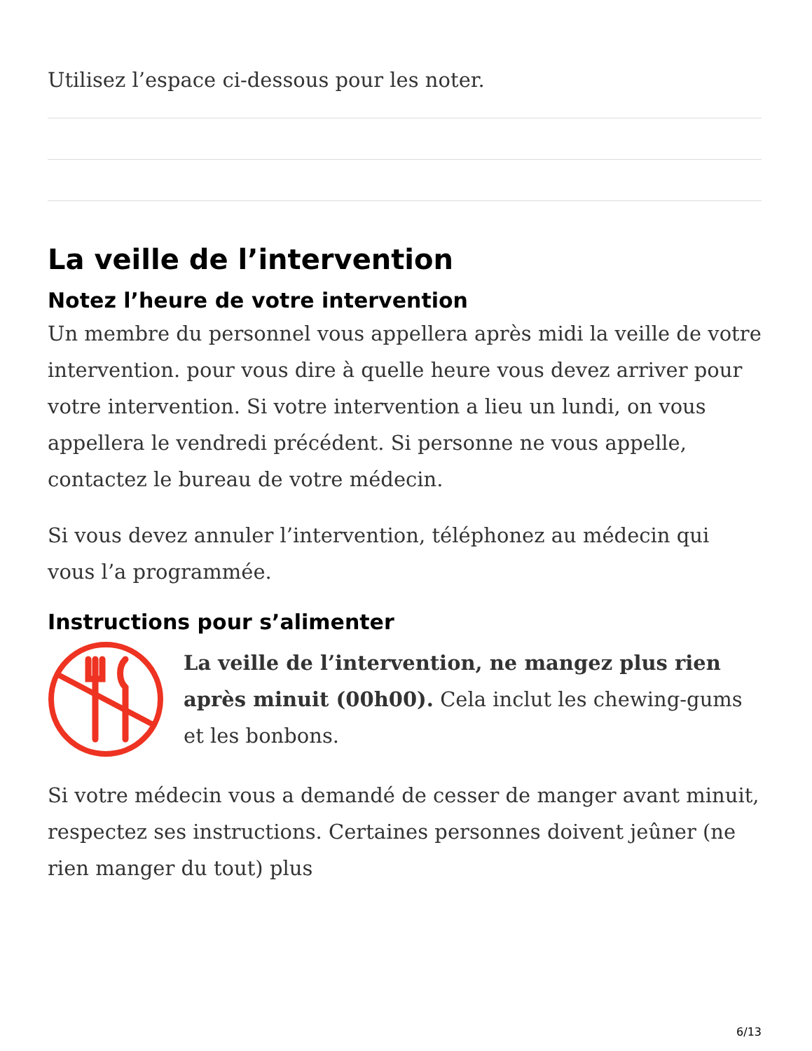Utilisez l’espace ci-dessous pour les noter.
La veille de l’intervention
Notez l’heure de votre intervention
Un membre du personnel vous appellera après midi la veille de votre intervention. pour vous dire à quelle heure vous devez arriver pour votre intervention. Si votre intervention a lieu un lundi, on vous appellera le vendredi précédent. Si personne ne vous appelle, contactez le bureau de votre médecin.
Si vous devez annuler l’intervention, téléphonez au médecin qui vous l’a programmée.
Instructions pour s’alimenter
La veille de l’intervention, ne mangez plus rien après minuit (00h00). Cela inclut les chewing-gums et les bonbons.
Si votre médecin vous a demandé de cesser de manger avant minuit, respectez ses instructions. Certaines personnes doivent jeûner (ne rien manger du tout) plus
6/13